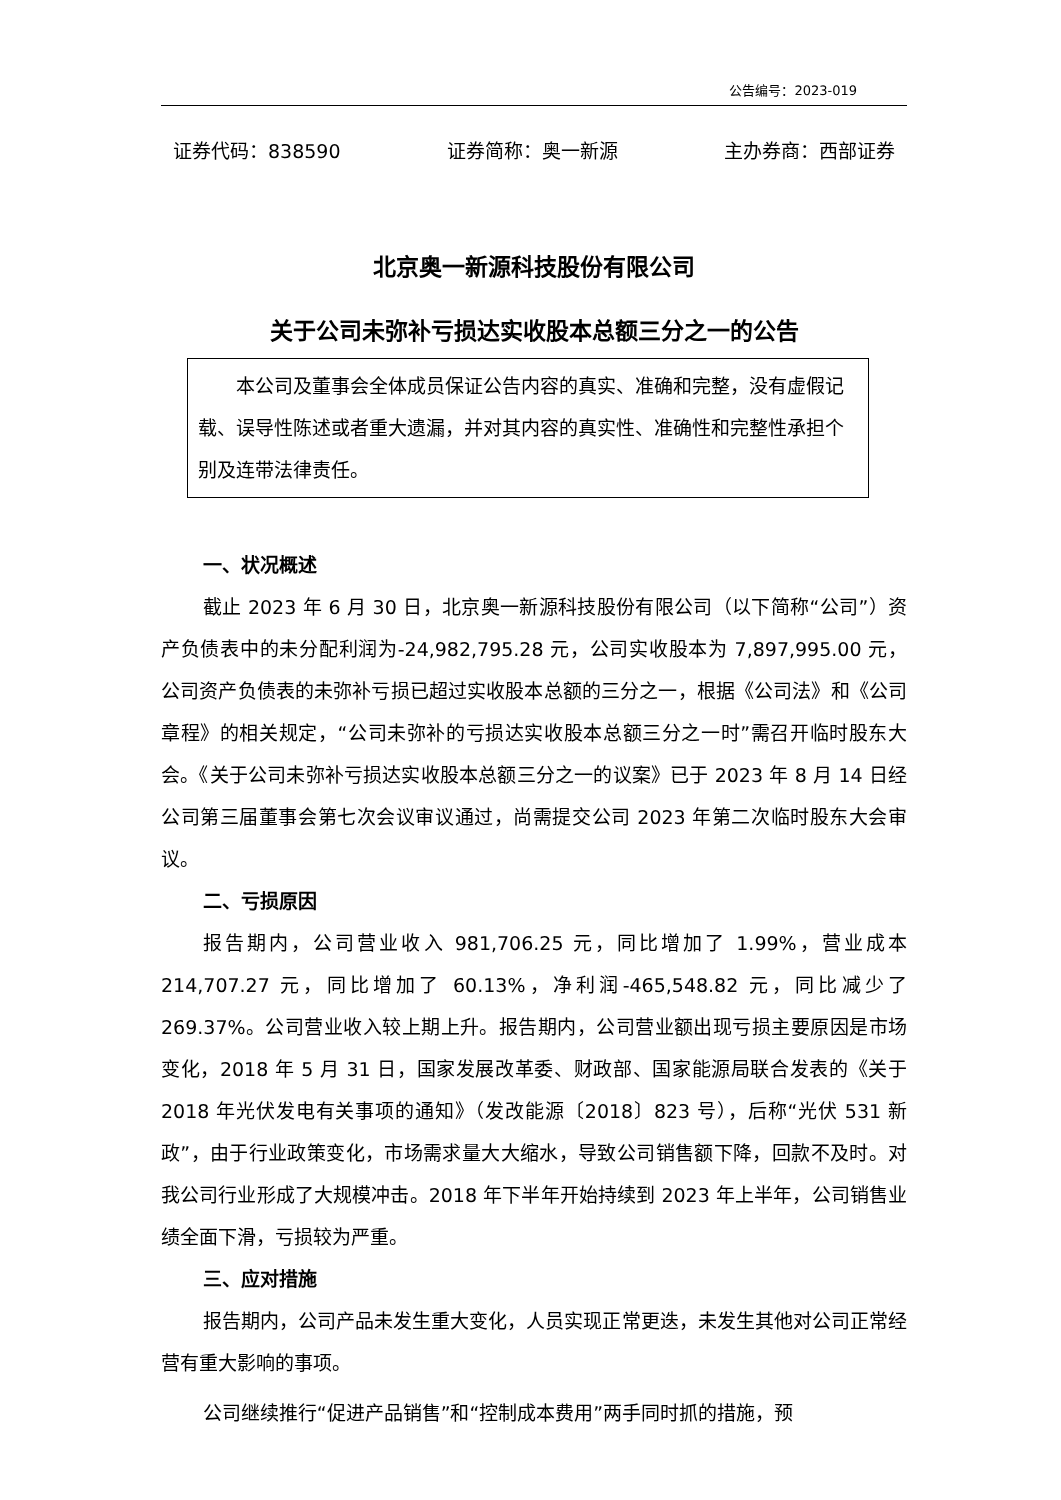公告编号：2023-019
证券代码：838590 证券简称：奥一新源 主办券商：西部证券
北京奥一新源科技股份有限公司
关于公司未弥补亏损达实收股本总额三分之一的公告
本公司及董事会全体成员保证公告内容的真实、准确和完整，没有虚假记载、误导性陈述或者重大遗漏，并对其内容的真实性、准确性和完整性承担个别及连带法律责任。
一、状况概述
截止 2023 年 6 月 30 日，北京奥一新源科技股份有限公司（以下简称“公司”）资产负债表中的未分配利润为-24,982,795.28 元，公司实收股本为 7,897,995.00 元，公司资产负债表的未弥补亏损已超过实收股本总额的三分之一，根据《公司法》和《公司章程》的相关规定，“公司未弥补的亏损达实收股本总额三分之一时”需召开临时股东大会。《关于公司未弥补亏损达实收股本总额三分之一的议案》已于 2023 年 8 月 14 日经公司第三届董事会第七次会议审议通过，尚需提交公司 2023 年第二次临时股东大会审议。
二、亏损原因
报告期内，公司营业收入 981,706.25 元，同比增加了 1.99%，营业成本 214,707.27 元，同比增加了 60.13%，净利润-465,548.82 元，同比减少了 269.37%。公司营业收入较上期上升。报告期内，公司营业额出现亏损主要原因是市场变化，2018 年 5 月 31 日，国家发展改革委、财政部、国家能源局联合发表的《关于 2018 年光伏发电有关事项的通知》（发改能源〔2018〕823 号），后称“光伏 531 新政”，由于行业政策变化，市场需求量大大缩水，导致公司销售额下降，回款不及时。对我公司行业形成了大规模冲击。2018 年下半年开始持续到 2023 年上半年，公司销售业绩全面下滑，亏损较为严重。
三、应对措施
报告期内，公司产品未发生重大变化，人员实现正常更迭，未发生其他对公司正常经营有重大影响的事项。
公司继续推行“促进产品销售”和“控制成本费用”两手同时抓的措施，预